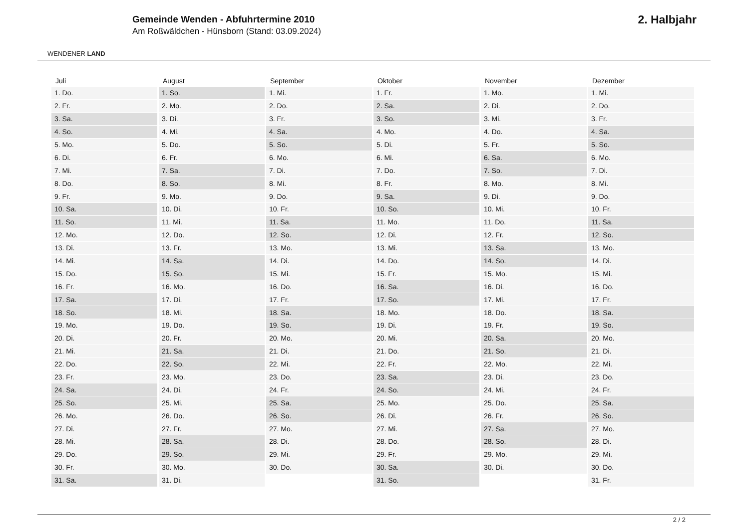WENDENER LAND
Gemeinde Wenden - Abfuhrtermine 2010
Am Roßwäldchen - Hünsborn (Stand: 03.09.2024)
2. Halbjahr
| Juli | August | September | Oktober | November | Dezember |
| --- | --- | --- | --- | --- | --- |
| 1. Do. | 1. So. | 1. Mi. | 1. Fr. | 1. Mo. | 1. Mi. |
| 2. Fr. | 2. Mo. | 2. Do. | 2. Sa. | 2. Di. | 2. Do. |
| 3. Sa. | 3. Di. | 3. Fr. | 3. So. | 3. Mi. | 3. Fr. |
| 4. So. | 4. Mi. | 4. Sa. | 4. Mo. | 4. Do. | 4. Sa. |
| 5. Mo. | 5. Do. | 5. So. | 5. Di. | 5. Fr. | 5. So. |
| 6. Di. | 6. Fr. | 6. Mo. | 6. Mi. | 6. Sa. | 6. Mo. |
| 7. Mi. | 7. Sa. | 7. Di. | 7. Do. | 7. So. | 7. Di. |
| 8. Do. | 8. So. | 8. Mi. | 8. Fr. | 8. Mo. | 8. Mi. |
| 9. Fr. | 9. Mo. | 9. Do. | 9. Sa. | 9. Di. | 9. Do. |
| 10. Sa. | 10. Di. | 10. Fr. | 10. So. | 10. Mi. | 10. Fr. |
| 11. So. | 11. Mi. | 11. Sa. | 11. Mo. | 11. Do. | 11. Sa. |
| 12. Mo. | 12. Do. | 12. So. | 12. Di. | 12. Fr. | 12. So. |
| 13. Di. | 13. Fr. | 13. Mo. | 13. Mi. | 13. Sa. | 13. Mo. |
| 14. Mi. | 14. Sa. | 14. Di. | 14. Do. | 14. So. | 14. Di. |
| 15. Do. | 15. So. | 15. Mi. | 15. Fr. | 15. Mo. | 15. Mi. |
| 16. Fr. | 16. Mo. | 16. Do. | 16. Sa. | 16. Di. | 16. Do. |
| 17. Sa. | 17. Di. | 17. Fr. | 17. So. | 17. Mi. | 17. Fr. |
| 18. So. | 18. Mi. | 18. Sa. | 18. Mo. | 18. Do. | 18. Sa. |
| 19. Mo. | 19. Do. | 19. So. | 19. Di. | 19. Fr. | 19. So. |
| 20. Di. | 20. Fr. | 20. Mo. | 20. Mi. | 20. Sa. | 20. Mo. |
| 21. Mi. | 21. Sa. | 21. Di. | 21. Do. | 21. So. | 21. Di. |
| 22. Do. | 22. So. | 22. Mi. | 22. Fr. | 22. Mo. | 22. Mi. |
| 23. Fr. | 23. Mo. | 23. Do. | 23. Sa. | 23. Di. | 23. Do. |
| 24. Sa. | 24. Di. | 24. Fr. | 24. So. | 24. Mi. | 24. Fr. |
| 25. So. | 25. Mi. | 25. Sa. | 25. Mo. | 25. Do. | 25. Sa. |
| 26. Mo. | 26. Do. | 26. So. | 26. Di. | 26. Fr. | 26. So. |
| 27. Di. | 27. Fr. | 27. Mo. | 27. Mi. | 27. Sa. | 27. Mo. |
| 28. Mi. | 28. Sa. | 28. Di. | 28. Do. | 28. So. | 28. Di. |
| 29. Do. | 29. So. | 29. Mi. | 29. Fr. | 29. Mo. | 29. Mi. |
| 30. Fr. | 30. Mo. | 30. Do. | 30. Sa. | 30. Di. | 30. Do. |
| 31. Sa. | 31. Di. | | 31. So. | | 31. Fr. |
2 / 2